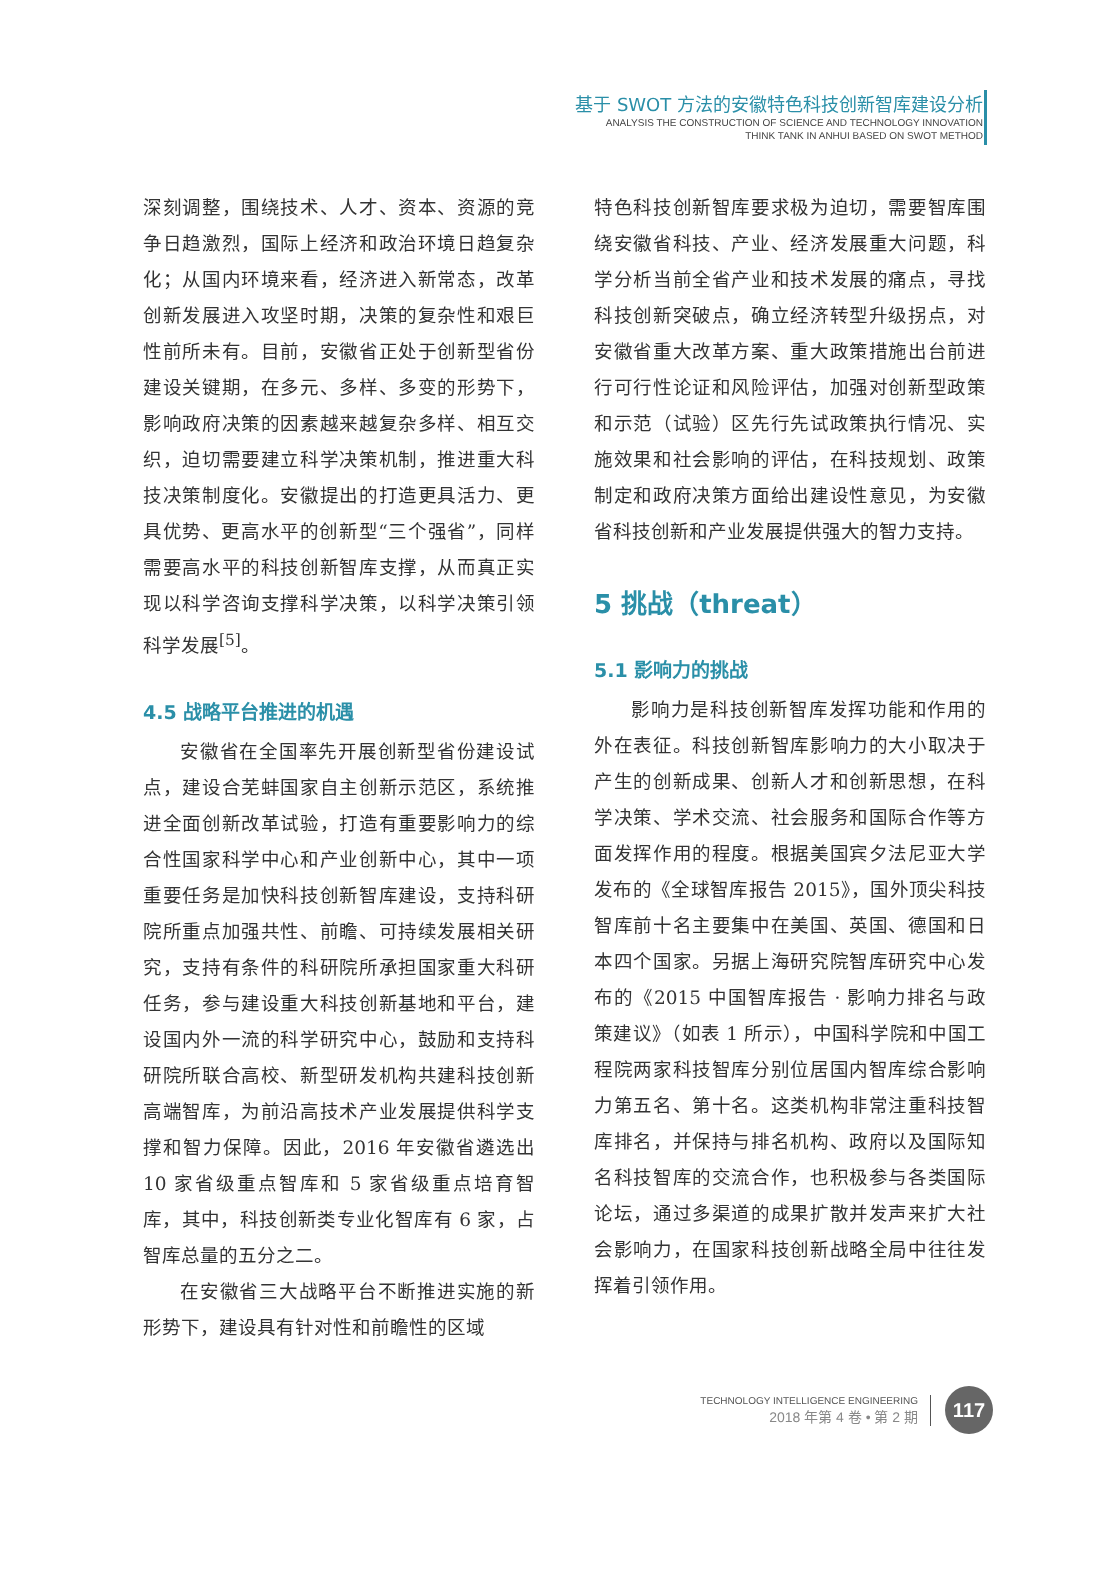基于 SWOT 方法的安徽特色科技创新智库建设分析
ANALYSIS THE CONSTRUCTION OF SCIENCE AND TECHNOLOGY INNOVATION
THINK TANK IN ANHUI BASED ON SWOT METHOD
深刻调整，围绕技术、人才、资本、资源的竞争日趋激烈，国际上经济和政治环境日趋复杂化；从国内环境来看，经济进入新常态，改革创新发展进入攻坚时期，决策的复杂性和艰巨性前所未有。目前，安徽省正处于创新型省份建设关键期，在多元、多样、多变的形势下，影响政府决策的因素越来越复杂多样、相互交织，迫切需要建立科学决策机制，推进重大科技决策制度化。安徽提出的打造更具活力、更具优势、更高水平的创新型“三个强省”，同样需要高水平的科技创新智库支撑，从而真正实现以科学咨询支撑科学决策，以科学决策引领科学发展<sup>[5]</sup>。
4.5 战略平台推进的机遇
安徽省在全国率先开展创新型省份建设试点，建设合芜蚌国家自主创新示范区，系统推进全面创新改革试验，打造有重要影响力的综合性国家科学中心和产业创新中心，其中一项重要任务是加快科技创新智库建设，支持科研院所重点加强共性、前瞻、可持续发展相关研究，支持有条件的科研院所承担国家重大科研任务，参与建设重大科技创新基地和平台，建设国内外一流的科学研究中心，鼓励和支持科研院所联合高校、新型研发机构共建科技创新高端智库，为前沿高技术产业发展提供科学支撑和智力保障。因此，2016 年安徽省遴选出 10 家省级重点智库和 5 家省级重点培育智库，其中，科技创新类专业化智库有 6 家，占智库总量的五分之二。
在安徽省三大战略平台不断推进实施的新形势下，建设具有针对性和前瞻性的区域
特色科技创新智库要求极为迫切，需要智库围绕安徽省科技、产业、经济发展重大问题，科学分析当前全省产业和技术发展的痛点，寻找科技创新突破点，确立经济转型升级拐点，对安徽省重大改革方案、重大政策措施出台前进行可行性论证和风险评估，加强对创新型政策和示范（试验）区先行先试政策执行情况、实施效果和社会影响的评估，在科技规划、政策制定和政府决策方面给出建设性意见，为安徽省科技创新和产业发展提供强大的智力支持。
5 挑战（threat）
5.1 影响力的挑战
影响力是科技创新智库发挥功能和作用的外在表征。科技创新智库影响力的大小取决于产生的创新成果、创新人才和创新思想，在科学决策、学术交流、社会服务和国际合作等方面发挥作用的程度。根据美国宾夕法尼亚大学发布的《全球智库报告 2015》，国外顶尖科技智库前十名主要集中在美国、英国、德国和日本四个国家。另据上海研究院智库研究中心发布的《2015 中国智库报告 · 影响力排名与政策建议》（如表 1 所示），中国科学院和中国工程院两家科技智库分别位居国内智库综合影响力第五名、第十名。这类机构非常注重科技智库排名，并保持与排名机构、政府以及国际知名科技智库的交流合作，也积极参与各类国际论坛，通过多渠道的成果扩散并发声来扩大社会影响力，在国家科技创新战略全局中往往发挥着引领作用。
TECHNOLOGY INTELLIGENCE ENGINEERING
2018 年第 4 卷 • 第 2 期
117